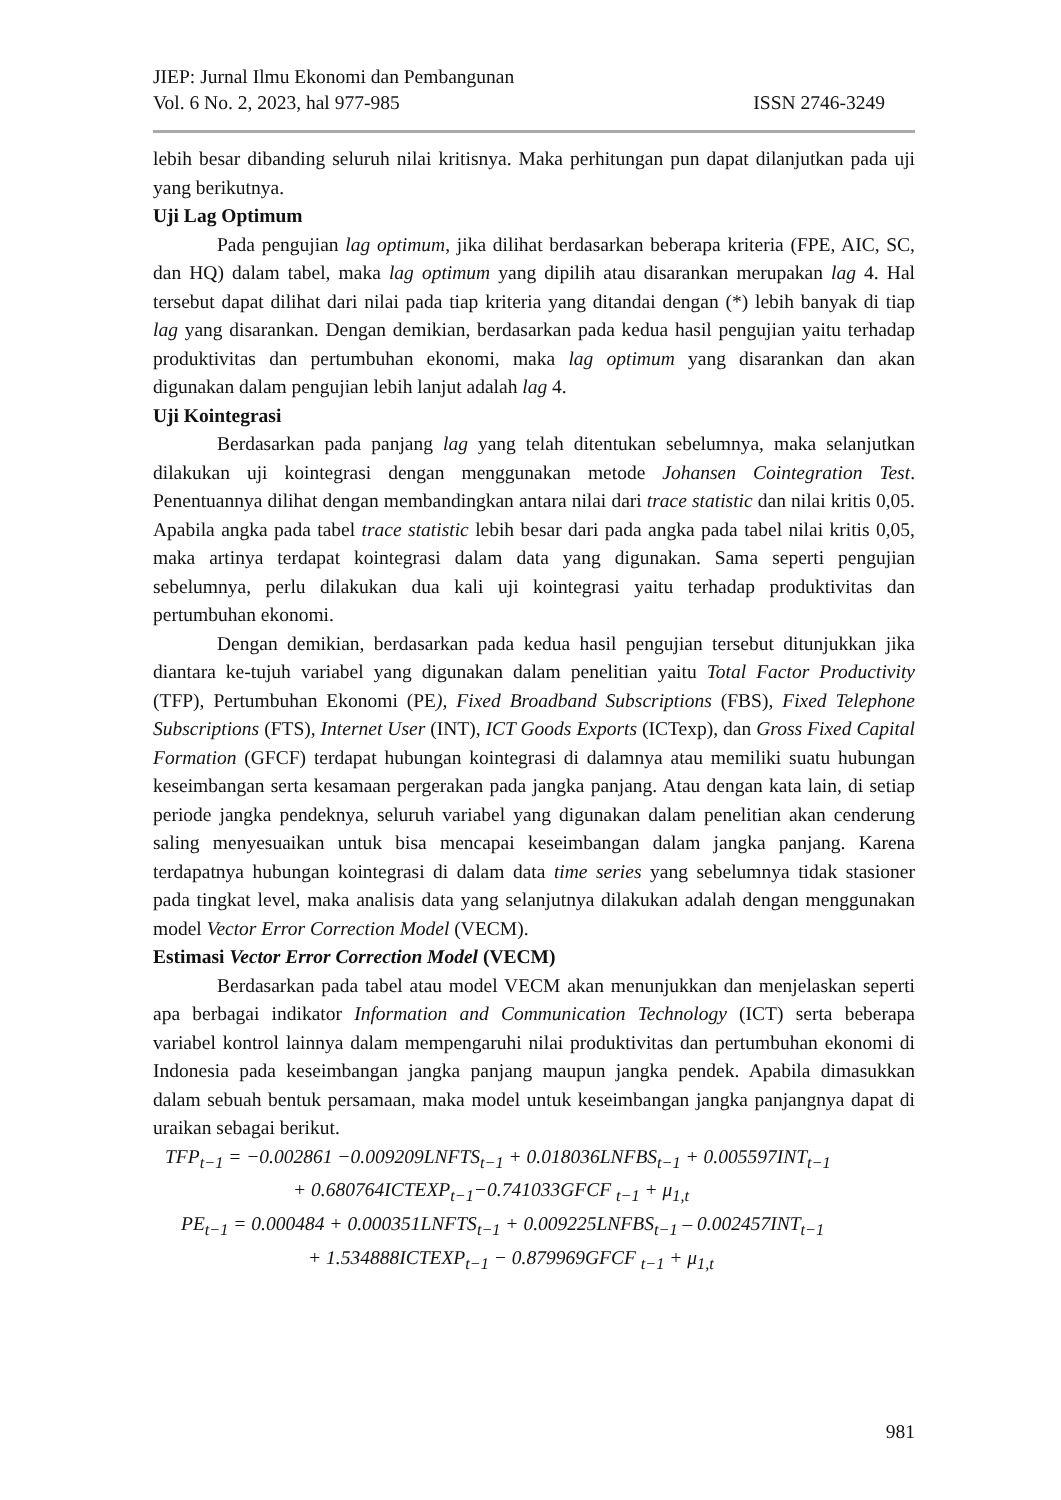JIEP: Jurnal Ilmu Ekonomi dan Pembangunan
Vol. 6 No. 2, 2023, hal 977-985 ISSN 2746-3249
lebih besar dibanding seluruh nilai kritisnya. Maka perhitungan pun dapat dilanjutkan pada uji yang berikutnya.
Uji Lag Optimum
Pada pengujian lag optimum, jika dilihat berdasarkan beberapa kriteria (FPE, AIC, SC, dan HQ) dalam tabel, maka lag optimum yang dipilih atau disarankan merupakan lag 4. Hal tersebut dapat dilihat dari nilai pada tiap kriteria yang ditandai dengan (*) lebih banyak di tiap lag yang disarankan. Dengan demikian, berdasarkan pada kedua hasil pengujian yaitu terhadap produktivitas dan pertumbuhan ekonomi, maka lag optimum yang disarankan dan akan digunakan dalam pengujian lebih lanjut adalah lag 4.
Uji Kointegrasi
Berdasarkan pada panjang lag yang telah ditentukan sebelumnya, maka selanjutkan dilakukan uji kointegrasi dengan menggunakan metode Johansen Cointegration Test. Penentuannya dilihat dengan membandingkan antara nilai dari trace statistic dan nilai kritis 0,05. Apabila angka pada tabel trace statistic lebih besar dari pada angka pada tabel nilai kritis 0,05, maka artinya terdapat kointegrasi dalam data yang digunakan. Sama seperti pengujian sebelumnya, perlu dilakukan dua kali uji kointegrasi yaitu terhadap produktivitas dan pertumbuhan ekonomi.
Dengan demikian, berdasarkan pada kedua hasil pengujian tersebut ditunjukkan jika diantara ke-tujuh variabel yang digunakan dalam penelitian yaitu Total Factor Productivity (TFP), Pertumbuhan Ekonomi (PE), Fixed Broadband Subscriptions (FBS), Fixed Telephone Subscriptions (FTS), Internet User (INT), ICT Goods Exports (ICTexp), dan Gross Fixed Capital Formation (GFCF) terdapat hubungan kointegrasi di dalamnya atau memiliki suatu hubungan keseimbangan serta kesamaan pergerakan pada jangka panjang. Atau dengan kata lain, di setiap periode jangka pendeknya, seluruh variabel yang digunakan dalam penelitian akan cenderung saling menyesuaikan untuk bisa mencapai keseimbangan dalam jangka panjang. Karena terdapatnya hubungan kointegrasi di dalam data time series yang sebelumnya tidak stasioner pada tingkat level, maka analisis data yang selanjutnya dilakukan adalah dengan menggunakan model Vector Error Correction Model (VECM).
Estimasi Vector Error Correction Model (VECM)
Berdasarkan pada tabel atau model VECM akan menunjukkan dan menjelaskan seperti apa berbagai indikator Information and Communication Technology (ICT) serta beberapa variabel kontrol lainnya dalam mempengaruhi nilai produktivitas dan pertumbuhan ekonomi di Indonesia pada keseimbangan jangka panjang maupun jangka pendek. Apabila dimasukkan dalam sebuah bentuk persamaan, maka model untuk keseimbangan jangka panjangnya dapat di uraikan sebagai berikut.
TFP<sub>t−1</sub> = −0.002861 −0.009209LNFTS<sub>t−1</sub> + 0.018036LNFBS<sub>t−1</sub> + 0.005597INT<sub>t−1</sub>
+ 0.680764ICTEXP<sub>t−1</sub>−0.741033GFCF <sub>t−1</sub> + μ<sub>1,t</sub>
PE<sub>t−1</sub> = 0.000484 + 0.000351LNFTS<sub>t−1</sub> + 0.009225LNFBS<sub>t−1</sub> – 0.002457INT<sub>t−1</sub>
+ 1.534888ICTEXP<sub>t−1</sub> − 0.879969GFCF <sub>t−1</sub> + μ<sub>1,t</sub>
981